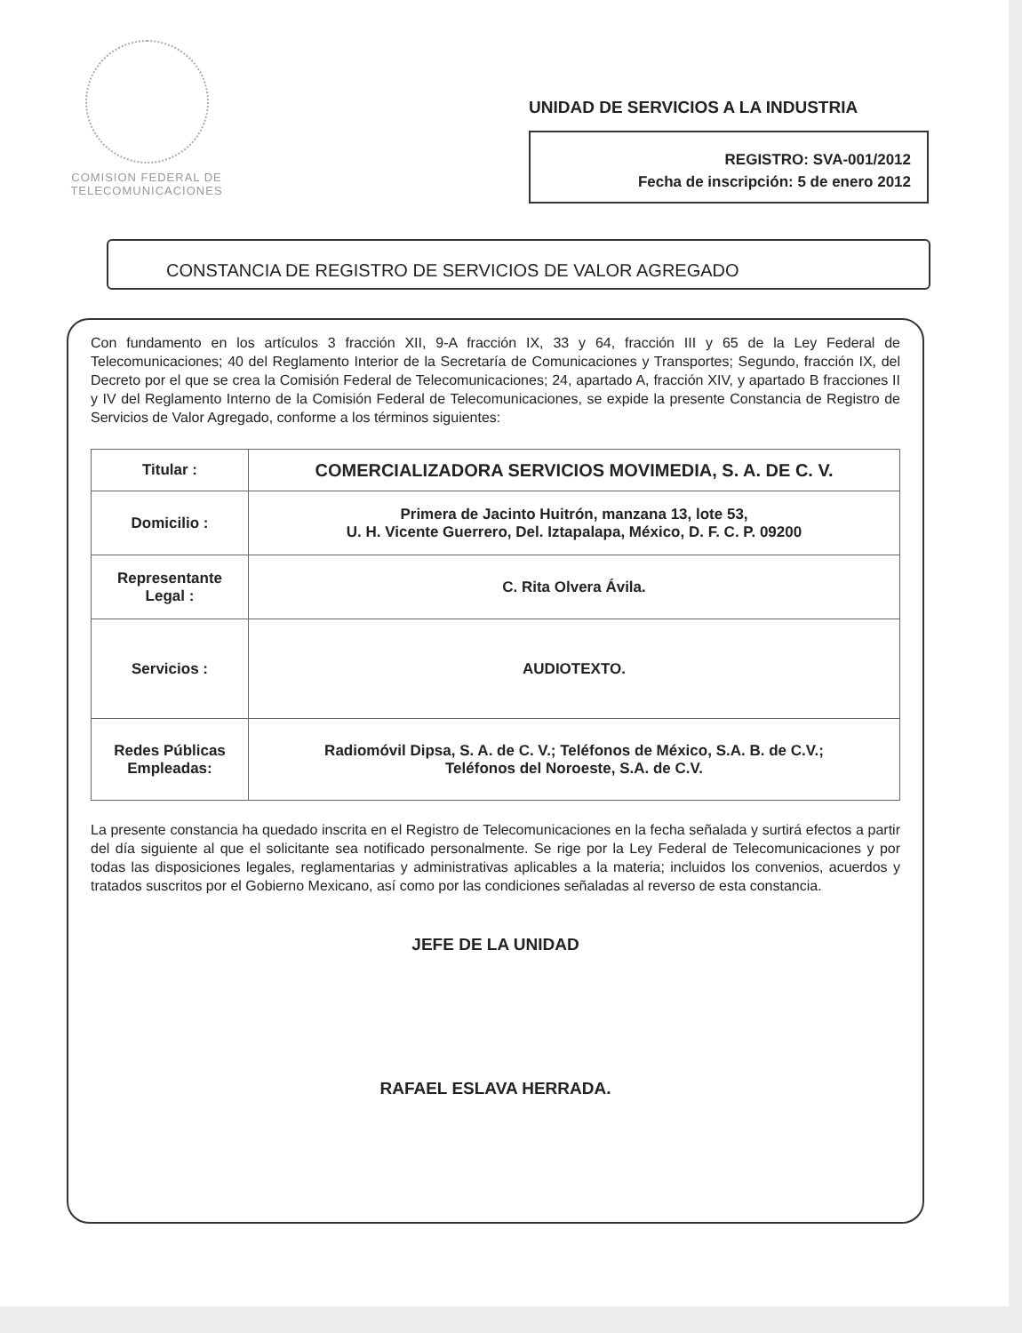COMISION FEDERAL DE
TELECOMUNICACIONES
UNIDAD DE SERVICIOS A LA INDUSTRIA
REGISTRO: SVA-001/2012
Fecha de inscripción: 5 de enero 2012
CONSTANCIA DE REGISTRO DE SERVICIOS DE VALOR AGREGADO
Con fundamento en los artículos 3 fracción XII, 9-A fracción IX, 33 y 64, fracción III y 65 de la Ley Federal de Telecomunicaciones; 40 del Reglamento Interior de la Secretaría de Comunicaciones y Transportes; Segundo, fracción IX, del Decreto por el que se crea la Comisión Federal de Telecomunicaciones; 24, apartado A, fracción XIV, y apartado B fracciones II y IV del Reglamento Interno de la Comisión Federal de Telecomunicaciones, se expide la presente Constancia de Registro de Servicios de Valor Agregado, conforme a los términos siguientes:
| Titular : | COMERCIALIZADORA SERVICIOS MOVIMEDIA, S. A. DE C. V. |
| Domicilio : | Primera de Jacinto Huitrón, manzana 13, lote 53, U. H. Vicente Guerrero, Del. Iztapalapa, México, D. F. C. P. 09200 |
| Representante Legal : | C. Rita Olvera Ávila. |
| Servicios : | AUDIOTEXTO. |
| Redes Públicas Empleadas: | Radiomóvil Dipsa, S. A. de C. V.; Teléfonos de México, S.A. B. de C.V.; Teléfonos del Noroeste, S.A. de C.V. |
La presente constancia ha quedado inscrita en el Registro de Telecomunicaciones en la fecha señalada y surtirá efectos a partir del día siguiente al que el solicitante sea notificado personalmente. Se rige por la Ley Federal de Telecomunicaciones y por todas las disposiciones legales, reglamentarias y administrativas aplicables a la materia; incluidos los convenios, acuerdos y tratados suscritos por el Gobierno Mexicano, así como por las condiciones señaladas al reverso de esta constancia.
JEFE DE LA UNIDAD
RAFAEL ESLAVA HERRADA.